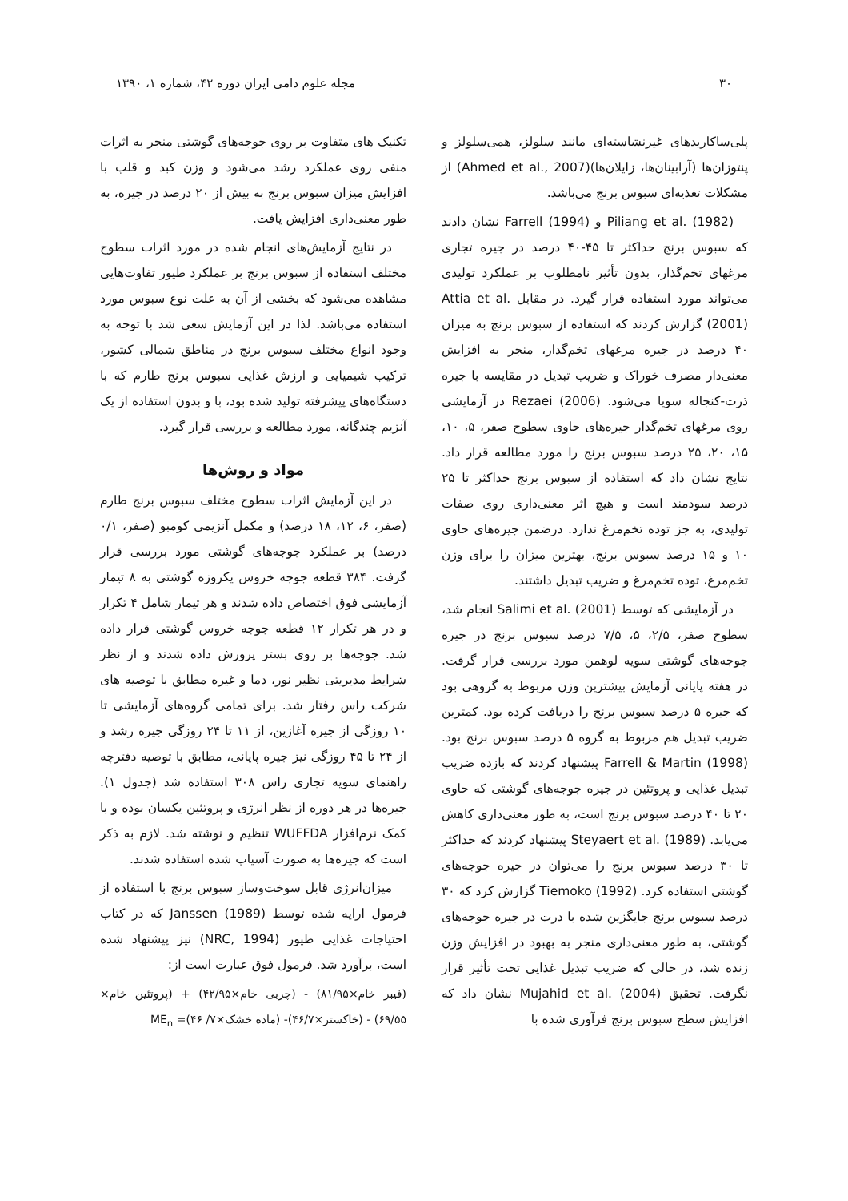۳۰ مجله علوم دامی ایران دوره ۴۲، شماره ۱، ۱۳۹۰
پلی‌ساکاریدهای غیرنشاسته‌ای مانند سلولز، همی‌سلولز و پنتوزان‌ها (آرابینان‌ها، زایلان‌ها)(Ahmed et al., 2007) از مشکلات تغذیه‌ای سبوس برنج می‌باشد.
Piliang et al. (1982) و Farrell (1994) نشان دادند که سبوس برنج حداکثر تا ۴۵-۴۰ درصد در جیره تجاری مرغهای تخم‌گذار، بدون تأثیر نامطلوب بر عملکرد تولیدی می‌تواند مورد استفاده قرار گیرد. در مقابل Attia et al. (2001) گزارش کردند که استفاده از سبوس برنج به میزان ۴۰ درصد در جیره مرغهای تخم‌گذار، منجر به افزایش معنی‌دار مصرف خوراک و ضریب تبدیل در مقایسه با جیره ذرت-کنجاله سویا می‌شود. Rezaei (2006) در آزمایشی روی مرغهای تخم‌گذار جیره‌های حاوی سطوح صفر، ۵، ۱۰، ۱۵، ۲۰، ۲۵ درصد سبوس برنج را مورد مطالعه قرار داد. نتایج نشان داد که استفاده از سبوس برنج حداکثر تا ۲۵ درصد سودمند است و هیچ اثر معنی‌داری روی صفات تولیدی، به جز توده تخم‌مرغ ندارد. درضمن جیره‌های حاوی ۱۰ و ۱۵ درصد سبوس برنج، بهترین میزان را برای وزن تخم‌مرغ، توده تخم‌مرغ و ضریب تبدیل داشتند.
در آزمایشی که توسط Salimi et al. (2001) انجام شد، سطوح صفر، ۲/۵، ۵، ۷/۵ درصد سبوس برنج در جیره جوجه‌های گوشتی سویه لوهمن مورد بررسی قرار گرفت. در هفته پایانی آزمایش بیشترین وزن مربوط به گروهی بود که جیره ۵ درصد سبوس برنج را دریافت کرده بود. کمترین ضریب تبدیل هم مربوط به گروه ۵ درصد سبوس برنج بود. Farrell & Martin (1998) پیشنهاد کردند که بازده ضریب تبدیل غذایی و پروتئین در جیره جوجه‌های گوشتی که حاوی ۲۰ تا ۴۰ درصد سبوس برنج است، به طور معنی‌داری کاهش می‌یابد. Steyaert et al. (1989) پیشنهاد کردند که حداکثر تا ۳۰ درصد سبوس برنج را می‌توان در جیره جوجه‌های گوشتی استفاده کرد. Tiemoko (1992) گزارش کرد که ۳۰ درصد سبوس برنج جایگزین شده با ذرت در جیره جوجه‌های گوشتی، به طور معنی‌داری منجر به بهبود در افزایش وزن زنده شد، در حالی که ضریب تبدیل غذایی تحت تأثیر قرار نگرفت. تحقیق Mujahid et al. (2004) نشان داد که افزایش سطح سبوس برنج فرآوری شده با
تکنیک های متفاوت بر روی جوجه‌های گوشتی منجر به اثرات منفی روی عملکرد رشد می‌شود و وزن کبد و قلب با افزایش میزان سبوس برنج به بیش از ۲۰ درصد در جیره، به طور معنی‌داری افزایش یافت.
در نتایج آزمایش‌های انجام شده در مورد اثرات سطوح مختلف استفاده از سبوس برنج بر عملکرد طیور تفاوت‌هایی مشاهده می‌شود که بخشی از آن به علت نوع سبوس مورد استفاده می‌باشد. لذا در این آزمایش سعی شد با توجه به وجود انواع مختلف سبوس برنج در مناطق شمالی کشور، ترکیب شیمیایی و ارزش غذایی سبوس برنج طارم که با دستگاه‌های پیشرفته تولید شده بود، با و بدون استفاده از یک آنزیم چندگانه، مورد مطالعه و بررسی قرار گیرد.
مواد و روش‌ها
در این آزمایش اثرات سطوح مختلف سبوس برنج طارم (صفر، ۶، ۱۲، ۱۸ درصد) و مکمل آنزیمی کومبو (صفر، ۰/۱ درصد) بر عملکرد جوجه‌های گوشتی مورد بررسی قرار گرفت. ۳۸۴ قطعه جوجه خروس یکروزه گوشتی به ۸ تیمار آزمایشی فوق اختصاص داده شدند و هر تیمار شامل ۴ تکرار و در هر تکرار ۱۲ قطعه جوجه خروس گوشتی قرار داده شد. جوجه‌ها بر روی بستر پرورش داده شدند و از نظر شرایط مدیریتی نظیر نور، دما و غیره مطابق با توصیه های شرکت راس رفتار شد. برای تمامی گروه‌های آزمایشی تا ۱۰ روزگی از جیره آغازین، از ۱۱ تا ۲۴ روزگی جیره رشد و از ۲۴ تا ۴۵ روزگی نیز جیره پایانی، مطابق با توصیه دفترچه راهنمای سویه تجاری راس ۳۰۸ استفاده شد (جدول ۱). جیره‌ها در هر دوره از نظر انرژی و پروتئین یکسان بوده و با کمک نرم‌افزار WUFFDA تنظیم و نوشته شد. لازم به ذکر است که جیره‌ها به صورت آسیاب شده استفاده شدند.
میزان‌انرژی قابل سوخت‌وساز سبوس برنج با استفاده از فرمول ارایه شده توسط Janssen (1989) که در کتاب احتیاجات غذایی طیور (NRC, 1994) نیز پیشنهاد شده است، برآورد شد. فرمول فوق عبارت است از:
(فیبر خام×۸۱/۹۵) - (چربی خام×۴۲/۹۵) + (پروتئین خام× ۶۹/۵۵) - (خاکستر×۴۶/۷)- (ماده خشک×۷/ ۴۶)= ME<sub>n</sub>